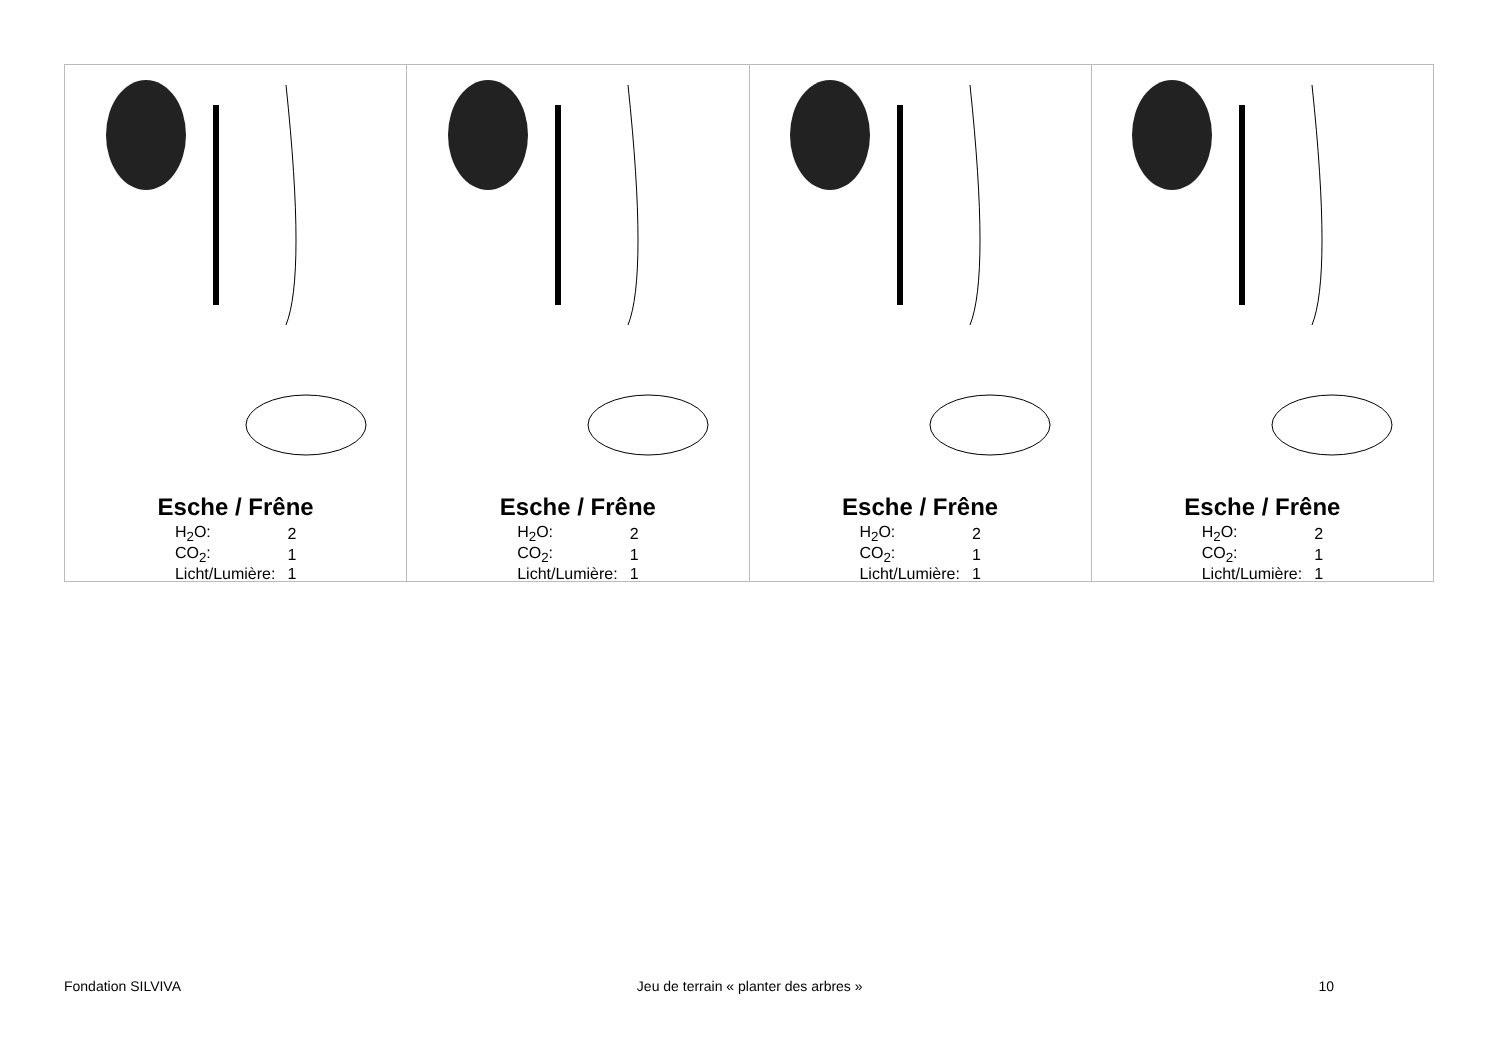Esche / Frêne
| H<sub>2</sub>O: | 2 |
| CO<sub>2</sub>: | 1 |
| Licht/Lumière: | 1 |
Esche / Frêne
| H<sub>2</sub>O: | 2 |
| CO<sub>2</sub>: | 1 |
| Licht/Lumière: | 1 |
Esche / Frêne
| H<sub>2</sub>O: | 2 |
| CO<sub>2</sub>: | 1 |
| Licht/Lumière: | 1 |
Esche / Frêne
| H<sub>2</sub>O: | 2 |
| CO<sub>2</sub>: | 1 |
| Licht/Lumière: | 1 |
Fondation SILVIVA Jeu de terrain « planter des arbres » 10